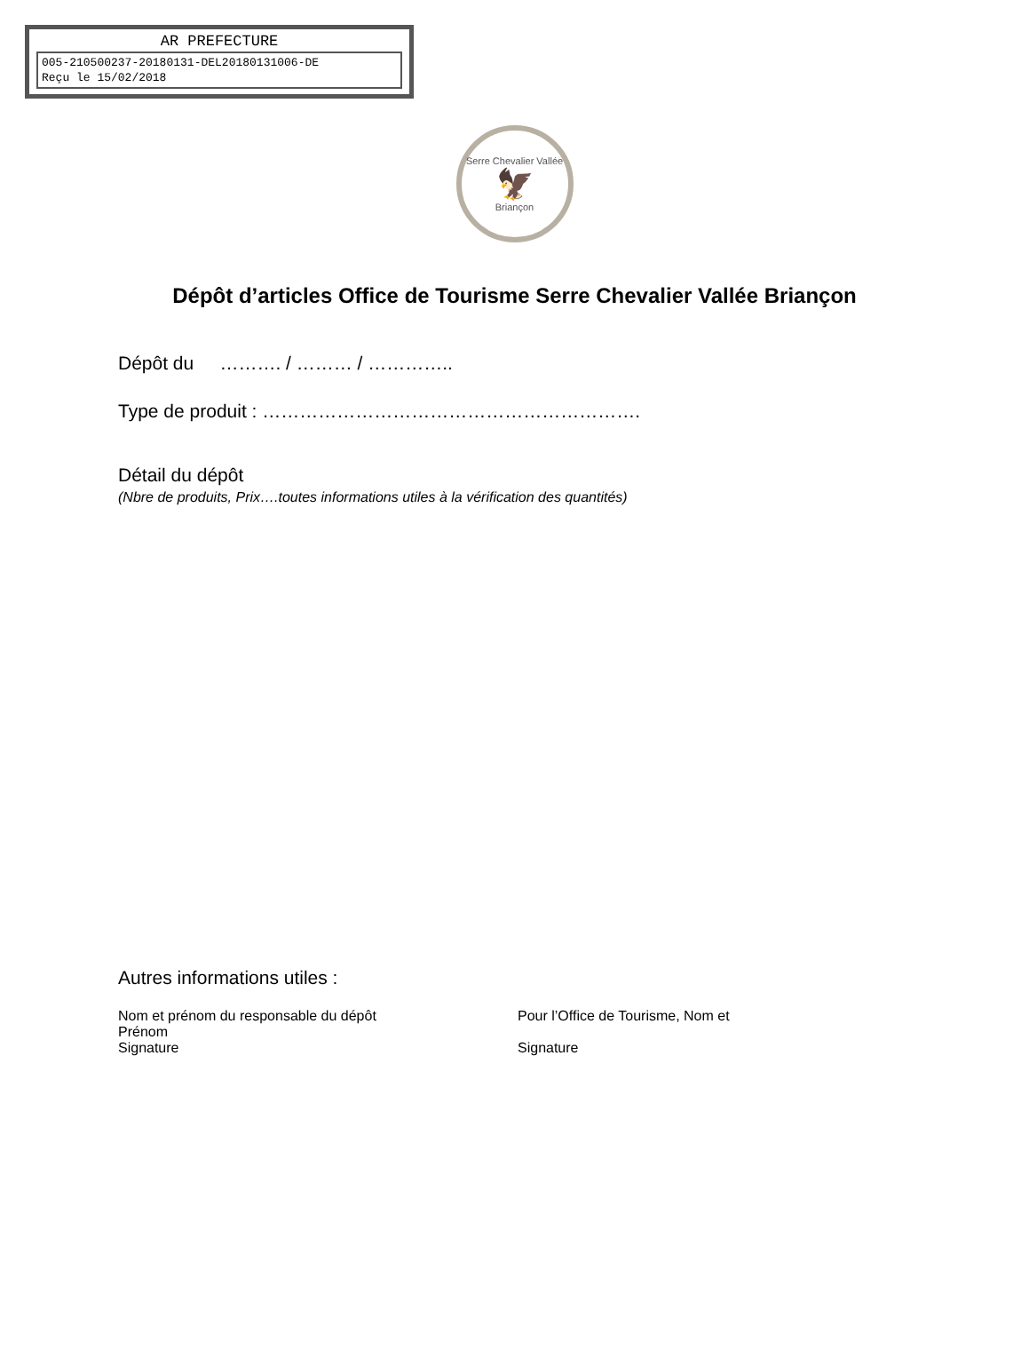AR PREFECTURE
005-210500237-20180131-DEL20180131006-DE
Reçu le 15/02/2018
Serre Chevalier Vallée
🦅
Briançon
Dépôt d’articles Office de Tourisme Serre Chevalier Vallée Briançon
Dépôt du ………. / ……… / …………..
Type de produit : …………………………………………………….
Détail du dépôt
(Nbre de produits, Prix….toutes informations utiles à la vérification des quantités)
Autres informations utiles :
Nom et prénom du responsable du dépôt
Prénom
Signature
Pour l’Office de Tourisme, Nom et
Signature